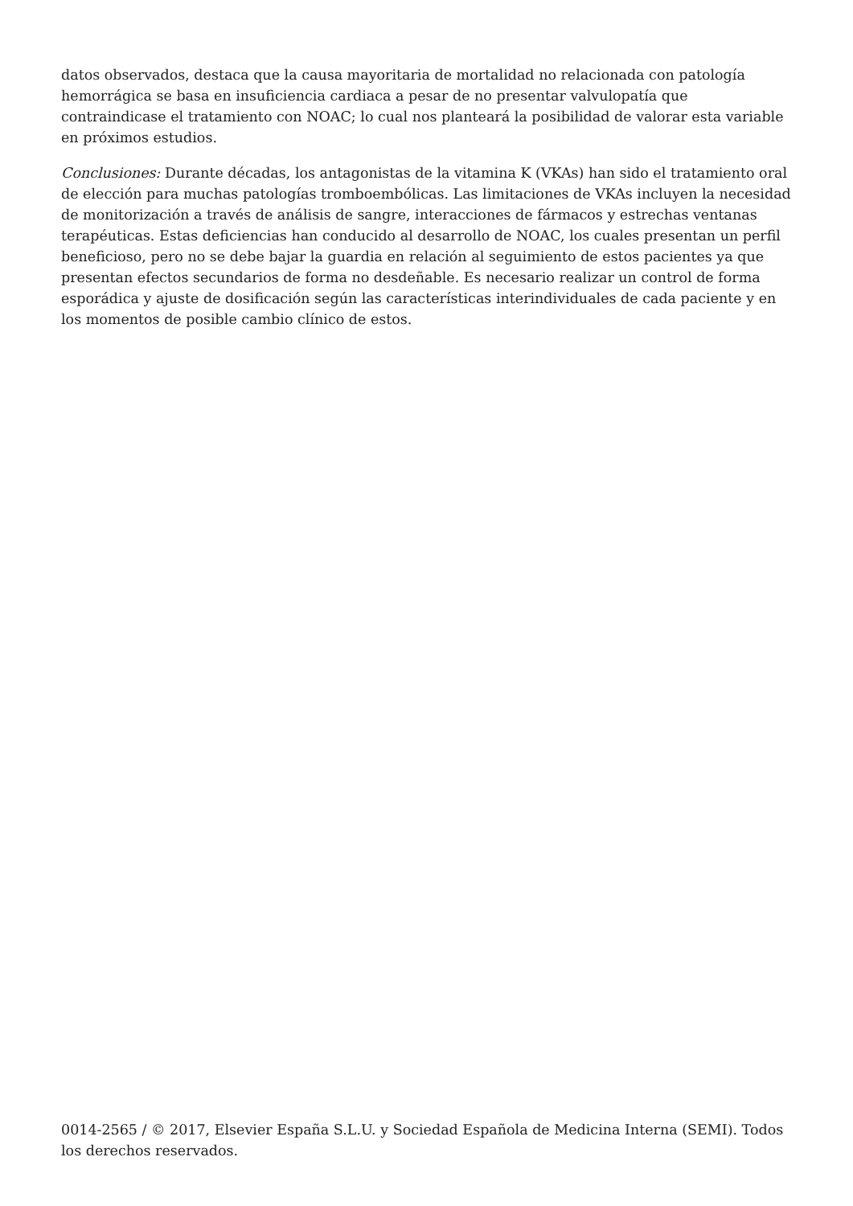datos observados, destaca que la causa mayoritaria de mortalidad no relacionada con patología hemorrágica se basa en insuficiencia cardiaca a pesar de no presentar valvulopatía que contraindicase el tratamiento con NOAC; lo cual nos planteará la posibilidad de valorar esta variable en próximos estudios.
Conclusiones: Durante décadas, los antagonistas de la vitamina K (VKAs) han sido el tratamiento oral de elección para muchas patologías tromboembólicas. Las limitaciones de VKAs incluyen la necesidad de monitorización a través de análisis de sangre, interacciones de fármacos y estrechas ventanas terapéuticas. Estas deficiencias han conducido al desarrollo de NOAC, los cuales presentan un perfil beneficioso, pero no se debe bajar la guardia en relación al seguimiento de estos pacientes ya que presentan efectos secundarios de forma no desdeñable. Es necesario realizar un control de forma esporádica y ajuste de dosificación según las características interindividuales de cada paciente y en los momentos de posible cambio clínico de estos.
0014-2565 / © 2017, Elsevier España S.L.U. y Sociedad Española de Medicina Interna (SEMI). Todos los derechos reservados.